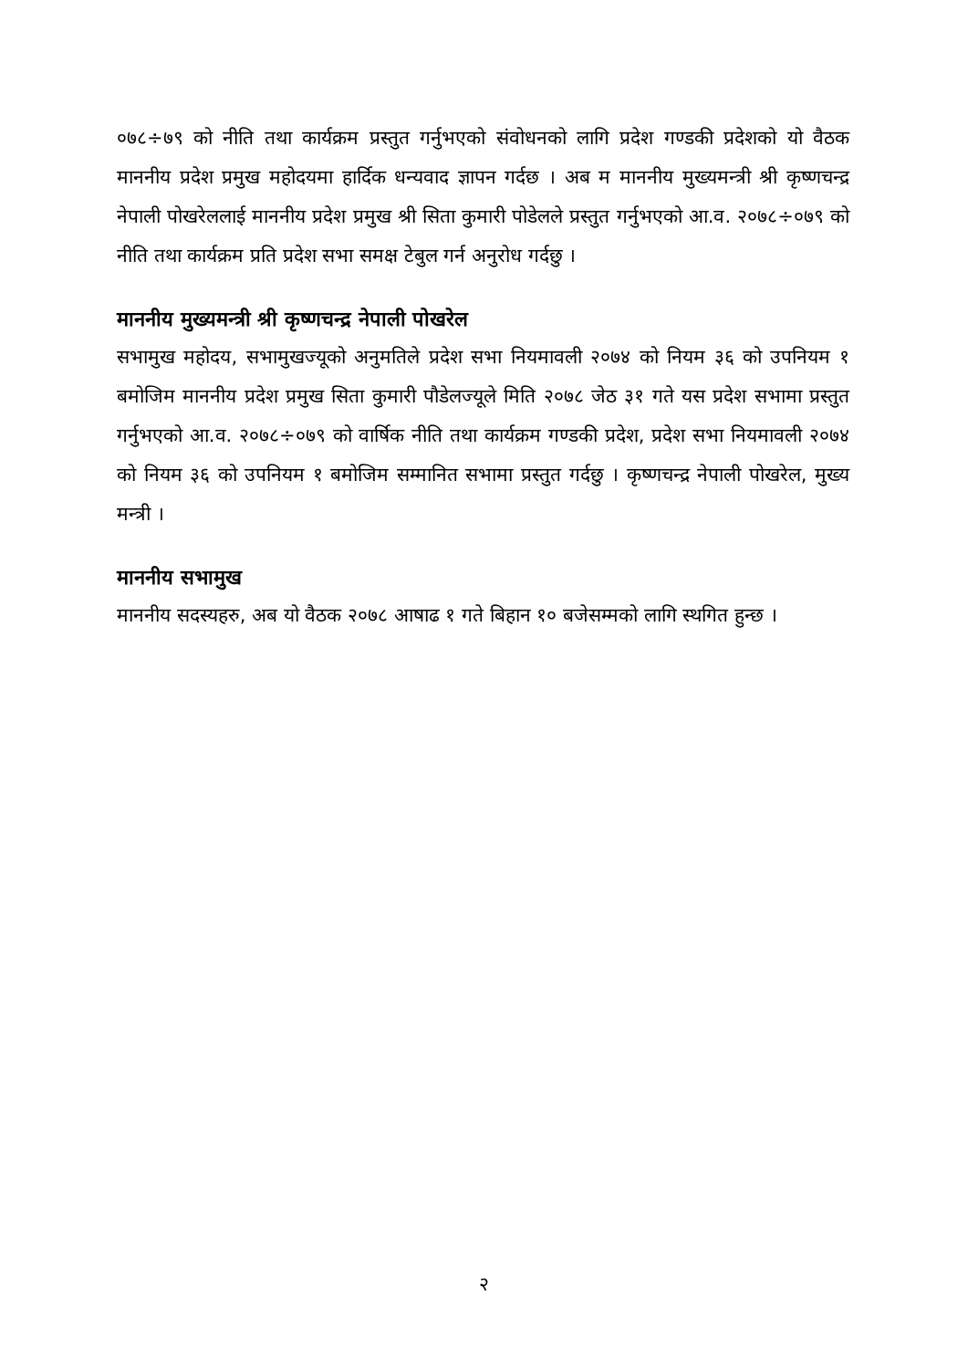०७८÷७९ को नीति तथा कार्यक्रम प्रस्तुत गर्नुभएको संवोधनको लागि प्रदेश गण्डकी प्रदेशको यो वैठक माननीय प्रदेश प्रमुख महोदयमा हार्दिक धन्यवाद ज्ञापन गर्दछ । अब म माननीय मुख्यमन्त्री श्री कृष्णचन्द्र नेपाली पोखरेललाई माननीय प्रदेश प्रमुख श्री सिता कुमारी पोडेलले प्रस्तुत गर्नुभएको आ.व. २०७८÷०७९ को नीति तथा कार्यक्रम प्रति प्रदेश सभा समक्ष टेबुल गर्न अनुरोध गर्दछु ।
माननीय मुख्यमन्त्री श्री कृष्णचन्द्र नेपाली पोखरेल
सभामुख महोदय, सभामुखज्यूको अनुमतिले प्रदेश सभा नियमावली २०७४ को नियम ३६ को उपनियम १ बमोजिम माननीय प्रदेश प्रमुख सिता कुमारी पौडेलज्यूले मिति २०७८ जेठ ३१ गते यस प्रदेश सभामा प्रस्तुत गर्नुभएको आ.व. २०७८÷०७९ को वार्षिक नीति तथा कार्यक्रम गण्डकी प्रदेश, प्रदेश सभा नियमावली २०७४ को नियम ३६ को उपनियम १ बमोजिम सम्मानित सभामा प्रस्तुत गर्दछु । कृष्णचन्द्र नेपाली पोखरेल, मुख्य मन्त्री ।
माननीय सभामुख
माननीय सदस्यहरु, अब यो वैठक २०७८ आषाढ १ गते बिहान १० बजेसम्मको लागि स्थगित हुन्छ ।
२